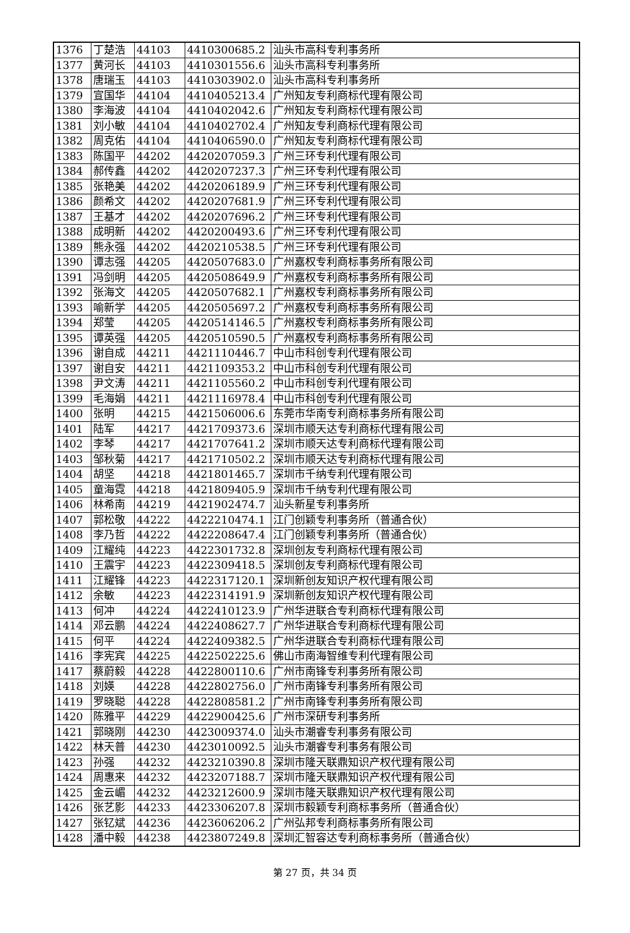| 1376 | 丁楚浩 | 44103 | 4410300685.2 | 汕头市高科专利事务所 |
| 1377 | 黄河长 | 44103 | 4410301556.6 | 汕头市高科专利事务所 |
| 1378 | 唐瑞玉 | 44103 | 4410303902.0 | 汕头市高科专利事务所 |
| 1379 | 宣国华 | 44104 | 4410405213.4 | 广州知友专利商标代理有限公司 |
| 1380 | 李海波 | 44104 | 4410402042.6 | 广州知友专利商标代理有限公司 |
| 1381 | 刘小敏 | 44104 | 4410402702.4 | 广州知友专利商标代理有限公司 |
| 1382 | 周克佑 | 44104 | 4410406590.0 | 广州知友专利商标代理有限公司 |
| 1383 | 陈国平 | 44202 | 4420207059.3 | 广州三环专利代理有限公司 |
| 1384 | 郝传鑫 | 44202 | 4420207237.3 | 广州三环专利代理有限公司 |
| 1385 | 张艳美 | 44202 | 4420206189.9 | 广州三环专利代理有限公司 |
| 1386 | 颜希文 | 44202 | 4420207681.9 | 广州三环专利代理有限公司 |
| 1387 | 王基才 | 44202 | 4420207696.2 | 广州三环专利代理有限公司 |
| 1388 | 成明新 | 44202 | 4420200493.6 | 广州三环专利代理有限公司 |
| 1389 | 熊永强 | 44202 | 4420210538.5 | 广州三环专利代理有限公司 |
| 1390 | 谭志强 | 44205 | 4420507683.0 | 广州嘉权专利商标事务所有限公司 |
| 1391 | 冯剑明 | 44205 | 4420508649.9 | 广州嘉权专利商标事务所有限公司 |
| 1392 | 张海文 | 44205 | 4420507682.1 | 广州嘉权专利商标事务所有限公司 |
| 1393 | 喻新学 | 44205 | 4420505697.2 | 广州嘉权专利商标事务所有限公司 |
| 1394 | 郑莹 | 44205 | 4420514146.5 | 广州嘉权专利商标事务所有限公司 |
| 1395 | 谭英强 | 44205 | 4420510590.5 | 广州嘉权专利商标事务所有限公司 |
| 1396 | 谢自成 | 44211 | 4421110446.7 | 中山市科创专利代理有限公司 |
| 1397 | 谢自安 | 44211 | 4421109353.2 | 中山市科创专利代理有限公司 |
| 1398 | 尹文涛 | 44211 | 4421105560.2 | 中山市科创专利代理有限公司 |
| 1399 | 毛海娟 | 44211 | 4421116978.4 | 中山市科创专利代理有限公司 |
| 1400 | 张明 | 44215 | 4421506006.6 | 东莞市华南专利商标事务所有限公司 |
| 1401 | 陆军 | 44217 | 4421709373.6 | 深圳市顺天达专利商标代理有限公司 |
| 1402 | 李琴 | 44217 | 4421707641.2 | 深圳市顺天达专利商标代理有限公司 |
| 1403 | 邹秋菊 | 44217 | 4421710502.2 | 深圳市顺天达专利商标代理有限公司 |
| 1404 | 胡坚 | 44218 | 4421801465.7 | 深圳市千纳专利代理有限公司 |
| 1405 | 童海霓 | 44218 | 4421809405.9 | 深圳市千纳专利代理有限公司 |
| 1406 | 林希南 | 44219 | 4421902474.7 | 汕头新星专利事务所 |
| 1407 | 郭松敬 | 44222 | 4422210474.1 | 江门创颖专利事务所（普通合伙） |
| 1408 | 李乃哲 | 44222 | 4422208647.4 | 江门创颖专利事务所（普通合伙） |
| 1409 | 江耀纯 | 44223 | 4422301732.8 | 深圳创友专利商标代理有限公司 |
| 1410 | 王震宇 | 44223 | 4422309418.5 | 深圳创友专利商标代理有限公司 |
| 1411 | 江耀锋 | 44223 | 4422317120.1 | 深圳新创友知识产权代理有限公司 |
| 1412 | 余敏 | 44223 | 4422314191.9 | 深圳新创友知识产权代理有限公司 |
| 1413 | 何冲 | 44224 | 4422410123.9 | 广州华进联合专利商标代理有限公司 |
| 1414 | 邓云鹏 | 44224 | 4422408627.7 | 广州华进联合专利商标代理有限公司 |
| 1415 | 何平 | 44224 | 4422409382.5 | 广州华进联合专利商标代理有限公司 |
| 1416 | 李宪宾 | 44225 | 4422502225.6 | 佛山市南海智维专利代理有限公司 |
| 1417 | 蔡蔚毅 | 44228 | 4422800110.6 | 广州市南锋专利事务所有限公司 |
| 1418 | 刘媖 | 44228 | 4422802756.0 | 广州市南锋专利事务所有限公司 |
| 1419 | 罗晓聪 | 44228 | 4422808581.2 | 广州市南锋专利事务所有限公司 |
| 1420 | 陈雅平 | 44229 | 4422900425.6 | 广州市深研专利事务所 |
| 1421 | 郭晓刚 | 44230 | 4423009374.0 | 汕头市潮睿专利事务有限公司 |
| 1422 | 林天普 | 44230 | 4423010092.5 | 汕头市潮睿专利事务有限公司 |
| 1423 | 孙强 | 44232 | 4423210390.8 | 深圳市隆天联鼎知识产权代理有限公司 |
| 1424 | 周惠来 | 44232 | 4423207188.7 | 深圳市隆天联鼎知识产权代理有限公司 |
| 1425 | 金云嵋 | 44232 | 4423212600.9 | 深圳市隆天联鼎知识产权代理有限公司 |
| 1426 | 张艺影 | 44233 | 4423306207.8 | 深圳市毅颖专利商标事务所（普通合伙） |
| 1427 | 张钇斌 | 44236 | 4423606206.2 | 广州弘邦专利商标事务所有限公司 |
| 1428 | 潘中毅 | 44238 | 4423807249.8 | 深圳汇智容达专利商标事务所（普通合伙） |
第 27 页，共 34 页